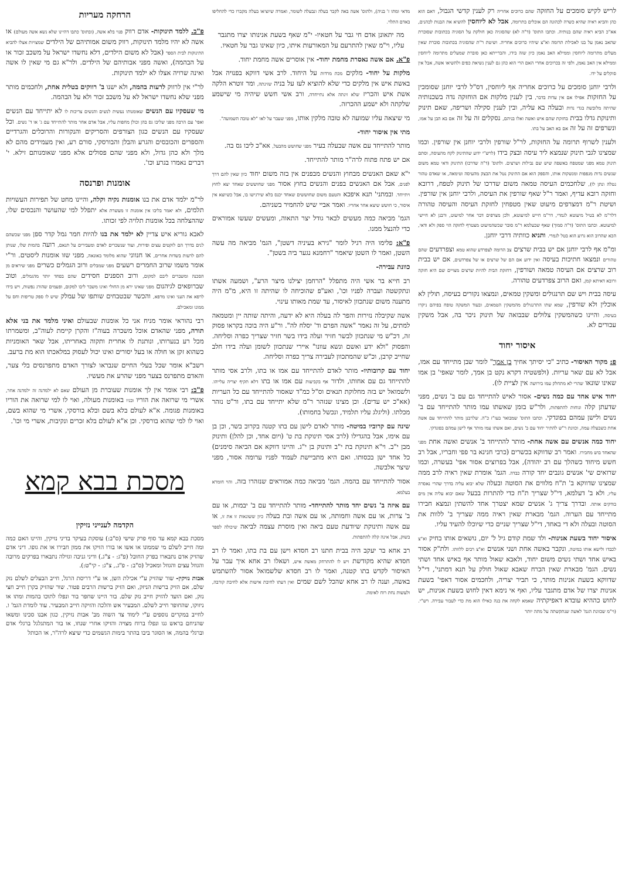לריש לקיש סומכים על החזקה שהם כרוכים אחריה רק לענין קדשי הגבול, דאם הוא כהן והביא ראיה שהיא כשרה לכהונה הם אוכלים בתרומה, אבל לא ליוחסין להשיא את הבנות לכהנים, אא"כ הביא ראיה שהם בנותיה. וכתבו התוס' (ד"ה לא) שהסוגיה כאן חולקת על הסוגיה בכתובות שסוברת שהאב נאמן על בנו לאכילת תרומה וא"צ שיהיו כרוכים אחריה. ושיטת ר"ת שהסוגיה בכתובות סוברת שאין מעלים מתרומה ליוחסין וממילא האב נאמן כיון שזה בידו, והברייתא כאן סוברת שמעלים מתרומה ליוחסין וממילא אין האב נאמן, ולפי זה בכרוכים אחרי האם הרי הוא כהן גם לענין נשיאת כפים ולהשיאו אשה, אבל אין סוקלים על ידו.
ולרבי יוחנן סומכים על כרוכים אחריה אף ליוחסין, דס"ל לרבי יוחנן שסומכין על החזקות אפילו אם אין עדות בדבר, בין לענין מלקות אם הוחזקה נדה בשכנותיה שהיתה מלובשת בגדי נדות ובעלה בא עליה, ובין לענין סקילה ושריפה, שאם תינוק ותינוקת גדלו בבית בחזקת שהם איש ואשה ואלו בניהם, נסקלים זה על זה אם בא הבן על אמו, ונשרפים זה על זה אם בא האב על בתו.
ולענין לשרוף תרומה על החזקות, לר"ל שורפין ולרבי יוחנן אין שורפין. וכמו שמצינו לגבי תינוק שנמצא ליד עיסה ובצק בידו (לרש"י ידוע שהתינוק לקח מהעיסה, וסתם תינוק טמא מפני שמטפח באשפה שיש שם נבילות ושרצים. ולתוס' (ד"ה שדרכו) התינוק ודאי טמא משום שנשים נדות מגפפות ומנשקות אותו, והספק הוא אם התינוק נטל את הבצק מהעיסה וטימאה, או שאדם טהור נטלה ונתן לו), שלחכמים העיסה טמאה משום שדרכו של תינוק לטפח, דרובא וחזקה רובא עדיף, ואמר ר"ל שאף שורפין את העיסה, ולרבי יוחנן אין שורפין. ושיטת ר"מ דמצרפים מיעוט שאין מטפחין לחזקת העיסה והעיסה טהורה דלר"מ לא בטיל מיעוטא לגמרי, דר"מ חייש למיעוטא, ולכן מצרפים דבר אחר למיעוט, ורבנן לא חיישי למיעוטא. וכתבו התוס' (ד"ה סמוך) שאף שבעלמא ר"מ סובר שכשהמיעוט מצטרף לחזקה הוי ספק ולא ודאי, הכא שהרוב הוא גרוע הוא בטל לגמרי. ותניא כוותיה דרבי יוחנן.
ומ"מ אף לרבי יוחנן אם יש בבית שרצים צב הדומה לצפרדע שהוא טמא וצפרדעים שהם טהורים ונמצאו חתיכות בעיסה ואין ידוע אם הם של שרצים או של צפרדעים, אם יש בבית רוב שרצים אם העיסה טמאה ושורפין, דחזקת הבית להיות שרצים מצויים שם היא חזקה ורובא דאיתא קמן, ואם הרוב צפרדעים טהורה.
עיסה בבית ויש שם תרנגולים ומשקין טמאים, ונמצאו נקורים בעיסה, תולין לא אוכלין ולא שורפין, שמא שתו התרנגולים מהמשקין הטמאים, ובעוד המשקה טופח בפיהם ניקרו בעיסה, והיינו כשהמשקין צלולים שבבואה של תינוק ניכר בה, אבל משקין עכורים לא.
איסור יחוד
פ: מקור האיסור- כתיב "כי יסיתך אחיך בן אמך" לומר שבן מתייחד עם אמו, אבל לא עם שאר עריות. (ולפשטיה דקרא נקט בן אמך, לומר שאפי' בן אמו שאינו שונאו שהרי לא מתחלק עמו בירושה אין לציית לו).
יחוד איש אחד עם כמה נשים- אסור לאיש להתייחד גם עם ב' נשים, מפני שדעתן קלה ונוחות להתפתות, ולר"ש בזמן שאשתו עמו מותר להתייחד עם ב' נשים ולישן עמהם בפונדקי. וכתבו התוס' שמבואר בעו"ז כ"ה. שלרבנן מותר להתייחד עם אשה אחת כשבעלה עמה, וכוונת ר"ש להתיר יחוד עם ב' נשים, ואם אשתו עמו מותר אף לישן עמהם בפונדקי.
יחוד כמה אנשים עם אשה אחת- מותר להתייחד ב' אנשים ואשה אחת מפני שהאחד בוש מחבירו. ואמר רב שדווקא בכשרים (כרבי חנינא בר פפי וחבריו, אבל רב חשש מיחוד כשהלך עם רב יהודה), אבל בפרוצים אסור אפי' בעשרה, וכמו שרואים שי' אנשים גונבים יחד קורה כבדה. הגמ' אומרת שאין ראיה לרב ממה שמצינו שדווקא ב' ת"ח מלווים את הסוטה ובעלה שלא יבוא עליה בדרך שהרי נאסרה עליו, ולא ב' דעלמא, די"ל שצריך ת"ח כדי להתרות בבעל שאם יבוא עליה אין מים בודקים אותה. ובדרך צריך ג' אנשים שמא יצטרך אחד להשתין ונמצא חבירו מתייחד עם הערוה. הגמ' מבארת שאין ראיה ממה שצריך ב' ללוות את הסוטה ובעלה ולא די באחד, די"ל שצריך שניים כדי שיוכלו להעיד עליו.
איסור יחוד בשעת אנינות- ולד שמת קודם גיל ל' יום, נושאים אותו בחיק וא"צ לכבדו ולישא אותו במיטה, ונקבר באשה אחת ושני אנשים וא"צ רבים ללוותו. ולת"ק אסור באיש אחד ושתי נשים משום יחוד, ולאבא שאול מותר אף באיש אחד ושתי נשים. הגמ' מבארת שאין הכרח שאבא שאול חולק על תנא דמתני', די"ל שדווקא בשעת אנינות מותר, כי תביר יצריה, ולחכמים אסור דאפי' בשעת אנינות יצרו של אדם מתגבר עליו, ואף אי נימא דאין לחוש בשעת אנינות, יש לחוש כההיא עובדא דאפיקתיה שאמא לקחה את בנה כאילו הוא מת כדי לעבור עבירה. רש"י. (וי"מ שכוונת הגמ' לאשה שנתקשתה על מתה יותר
מדאי ומתו ז' בניה), ולתוס' אשה באה לקבר בעלה ונבעלה לשומר, ואמרה שיוציאו בעלה מקברו כדי להחליפו באדם התלוי.
מה יתאונן אדם חי גבר על חטאיו- י"מ שאף בשעת אנינותו יצרו מתגבר עליו, וי"מ שאין להתרעם על המאורעות איתו, כיון שאינו גבר על חטאיו.
פ"א. אם אשה נאסרת מחמת יחוד- אין אוסרים אשה מחמת יחוד.
מלקות על יחוד- מלקים מכת מרדות על היחוד. לרב אשי דווקא בפנויה אבל באשת איש אין מלקים כדי שלא להוציא לעז על בניה שזינתה, ומר זוטרא הלקה אשת איש והכריז שלא זינתה אלא נתייחדה, ורב אשי חשש שיהיה מי שישמע שלקתה ולא ישמע ההכרזה.
מי שיצאה עליו שמועה לא טובה מלקין אותו, מפני שעבר על לאו "לא טובה השמועה".
מתי אין איסור יחוד-
מותר להתייחד עם אשה שבעלה בעיר מפני שחושש מהבעל, אא"כ ליבו גס בה.
אם יש פתח פתוח לרה"ר מותר להתייחד.
י"א שאם האנשים מבחוץ והנשים מבפנים אין בזה משום יחוד כיון שאין להם דרך לפנים, אבל אם האנשים בפנים והנשים בחוץ אסור מפני שחוששים שאחד יצא לחוץ ויתייחד. ובמתני' תנא איפכא והטעם משום שחוששים שאחד יכנס בלא שירגישו בו, אבל כשיוצא אין איסור, כי חושש שיצא אחר אחריו. ואמר אביי שיש להחמיר בשניהם.
הגמ' מביאה כמה מעשים לבאר גודל יצר התאוה, ומעשים שעשו אמוראים כדי להנצל ממנו.
פ"א: פלימו היה רגיל לומר "גירא בעיניה דשטן", הגמ' מביאה מה עשה השטן, ואמר לו השטן שיאמר "רחמנא נגער ביה בשטן".
כוונת עבירה-
רב חייא בר אשי היה מתפלל "הרחמן יצילנו מיצר הרע", ושמעה אשתו ונתקשטה ועברה לפניו וכו', ואע"פ שהוכיחה לו שהיתה זו היא, מ"מ היה מתענה משום שנתכוון לאיסור, עד שמת מאותו עינוי.
אשה שקיבלה נזירות והפר לה בעלה היא לא ידעה, והיתה שותה יין ומטמאה למתים, על זה נאמר "אשה הפרם וד' יסלח לה". ור"ע היה בוכה בקראו פסוק זה, דכ"ש מי שנתכוון לבשר חזיר ועלה בידו בשר חזיר שצריך כפרה וסליחה. והפסוק "ולא ידע ואשם ונשא עוונו" איירי שנתכוון לשומן ועלה בידו חלב שחייב קרבן, וכ"ש שהמתכוון לעבירה צריך כפרה וסליחה.
יחוד עם קרובותיו- מותר לאדם להתייחד עם אמו או בתו, ולרב אסי מותר להתייחד גם עם אחותו, ולדור אף בקביעות עם אמו או בתו דלא תקיף יצריה עלייהו. ולשמואל יש בזה מחלוקת תנאים וס"ל כמ"ד שאסור להתייחד עם כל העריות (אא"כ יש עדים). וכן מצינו שנזהר ר"מ שלא יתייחד עם בתו, ור"ט נזהר מכלתו. (וליגלג עליו תלמיד, ונכשל בחמותו).
שינה עם קרוביו במיטה- מותר לאדם לישן עם בתו קטנה בקרוב בשר, וכן בן עם אימו, אבל בהגדילו (לרב אסי תינוקת בת ט' (ויום אחד, וכן להלן) ותינוק מבן י"ב. וי"א תינוקת בת י"ב ותינוק בן י"ג. והיינו דווקא אם הביאה סימנים) כל אחד ישן בכסותו. ואם היא מתביישת לעמוד לפניו ערומה אסור, מפני שיצר אלבשה.
אסור להתייחד עם בהמה. הגמ' מביאה כמה אמוראים שנזהרו בזה. והוי חומרא בעלמא.
עם איזה ב' נשים יחד מותר להתייחד- מותר להתייחד עם ב' יבמות, או עם ב' צרות, או עם אשה וחמותה, או עם אשה ובת בעלה כיון ששונאות זו את זו, או עם אשה ותינוקת שיודעת טעם ביאה ואין מוסרת עצמה לביאה שיכולה לספר בשוק, אבל אינה קלה להתפתות.
רב אחא בר יעקב היה בבית חתנו רב חסדא וישן עם בת בתו, ואמר לו רב חסדא שהיא מקודשת ויש לו להתרחק מאשת איש, ושאלו רב אחא איך עבר על האיסור לקדש בתו קטנה, ואמר לו רב חסדא שלשמואל אסור להשתמש באשה, וענה לו רב אחא שהכל לשם שמים ואין דעתו לחיבת אישות אלא לחיבת קורבה, ולעשות נחת רוח לאימה.
הרחקה מעריות
פ"ב. ללמד תינוקות- אדם רווק פנוי בלא אשה, (ובתוס' כתבו דהיינו שלא נשא אשה מעולם) או אשה לא יהיו מלמד תינוקות, רווק משום אמותיהם של הילדים שמצויות אצלו להביא התינוקות לבית הספר (אבל לא משום הילדים, דלא נחשדו ישראל על משכב זכור או על הבהמה), ואשה מפני אבותיהם של הילדים. ולר"א גם מי שאין לו אשה ואינה שרויה אצלו לא ילמד תינוקות.
לר"י אין לרווק לרעות בהמה, ולא ישנו ב' רווקים בטלית אחת, ולחכמים מותר מפני שלא נחשדו ישראל לא על משכב זכור ולא על הבהמה.
מי שעסקיו עם הנשים שאומנותו נעשית לנשים והנשים צריכות לו לא יתייחד עם הנשים ואפי' עם הרבה מפני שליבו גס בהן וכולן מחפות עליו, אבל אדם אחר מותר להתייחד עם ג' או ד' נשים. וכל שעסקיו עם הנשים כגון הצורפים והסריקים והנקורות והרוכלים והגרדיים והספרים והכובסים והגרע והבלן והבורסקי, סורם רע, ואין מעמידים מהם לא מלך ולא כהן גדול, ולא מפני שהם פסולים אלא מפני שאומנותם זילא. י' דברים נאמרו בגרע וכו'.
אומנות ופרנסה
לר"מ ילמד אדם את בנו אומנות נקיה וקלה, והיינו מחט של תפירות העשויות תלמים, ולא יאמר בליבו אין אומנות זו מעשרת אלא יתפלל למי שהעושר והנכסים שלו, שההצלחה בכל אומנות תלויה לפי זכותו.
לאבא גוריא איש צדיין לא ילמד את בנו להיות חמר גמל קדר ספן מפני שכשהם לנים בדרך הם לוקטים עצים ופירות, ועוד שנשכרים לאדם ומעבירים על תנאם, רועה בהמות שלו, שנותן להם לרעות בשדות אחרים, או חנווני שהוא מלומד באונאה, מפני שזו אומנות ליסטים. ור"י אומר משמו שרוב החמרים רשעים מפני שמבלים ורוב הגמלים כשרים מפני שיראים מן הסכנה ומשברים ליבם למקום, ורוב הספנים חסידים שהם בפחד יותר מהגמלים, וטוב שברופאים לגיהנום מפני שאינו ירא מן החולי ואינו משבר ליבו למקום, ופעמים שהורג נפשות, ויש בידו לרפא את העני ואינו מרפא, והכשר שבטבחים שותפו של עמלק שיש לו ספק טריפות וחס על ממונו ומאכילם.
רבי נהוראי אומר מניח אני כל אומנות שבעולם ואיני מלמד את בני אלא תורה, מפני שהאדם אוכל משכרה בעוה"ז והקרן קיימת לעוה"ב, ומשמרתו מכל רע בנערותו, ונותנת לו אחרית ותקוה באחריתו, אבל שאר האומניות כשהוא זקן או חולה או בעל יסורים ואינו יכול לעסוק במלאכתו הוא מת ברעב.
רשב"א אומר שכל בעלי החיים שנבראו לצורך האדם מתפרנסים בלי צער, והאדם מתפרנס בצער מפני שהרע את מעשיו.
פ"ב: רבי אומר אין לך אומנות שעוברת מן העולם שאם לא ילמדנה זה ילמדנה אחר, אשרי מי שרואה את הוריו ובניו באומנות מעולה, ואוי לו למי שרואה את הוריו באומנות פגומה. א"א לעולם בלא בשם ובלא בורסקי, אשרי מי שהוא בשם, ואוי לו למי שהוא בורסקי. וכן א"א לעולם בלא זכרים ונקיבות, אשרי מי וכו'.
מסכת בבא קמא
הקדמה לענייני נזיקין
מסכת בבא קמא עד סוף פרק שישי (ס"ב:) עוסקת בעיקר בדיני נזיקין, והיינו האם כמה ומה חייב לשלם מי שממונו או אשו או בורו הזיקו את ממון חבירו או את גופו. דיני אדם שהזיק אדם נתבארו בפרק החובל (פ"ג: - צ"ג.) ודיני גניבה וגזילה נתבארו בפרקים מרובה והגוזל עצים והגוזל ומאכיל (ס"ב: - פ"ג., צ"ג: - קי"ט:).
אבות נזיקין- שור שהזיק ע"י אכילת השן, או ע"י דריסת הרגל, חייב הבעלים לשלם נזק שלם, אם הזיק ברשות הניזק, ואם הזיק ברשות הרבים פטור. שור שהזיק בקרן חייב חצי נזק, ואם הועד להזיק חייב נזק שלם. בור היינו שחפר בור ונפלו לתוכו בהמות ומתו או ניזוקו, שהחופר חייב לשלם. המבעיר אש והלכה והזיקה חייב המבעיר. עוד לומדת הגמ' ו. לחייב במקרים נוספים ע"י לימוד צד השוה מב' אבות נזיקין, כגון אבנו סכינו ומשאו שהניחם בראש גגו ונפלו ברוח מצויה והזיקו אחרי שנחו, או בור המתגלגל ברגלי אדם וברגלי בהמה, או הסוגר ביבו בהתר בימות הגשמים כדי שיצא לרה"ר, או הכותל